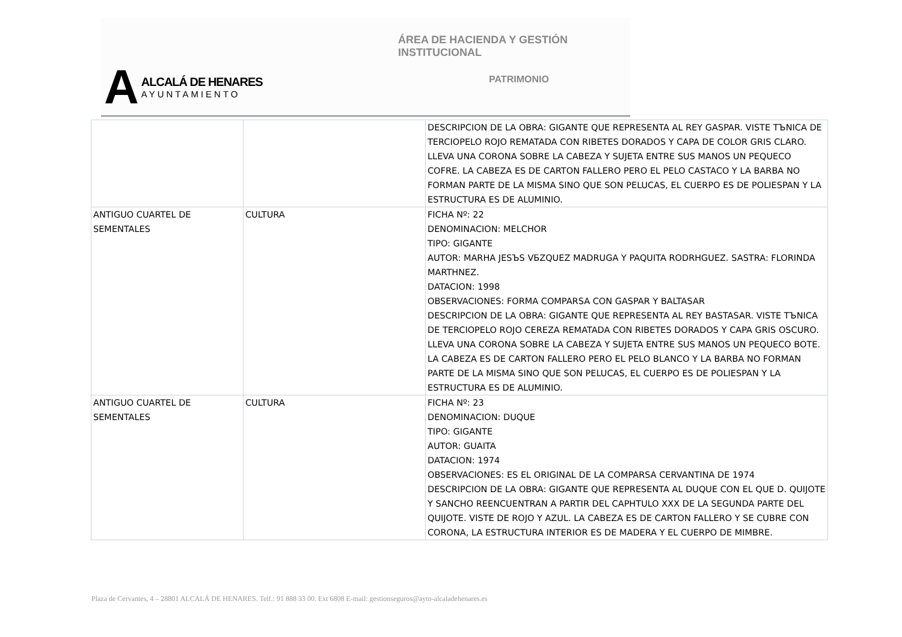ÁREA DE HACIENDA Y GESTIÓN INSTITUCIONAL
PATRIMONIO
A
ALCALÁ DE HENARES
AYUNTAMIENTO
| | | DESCRIPCION DE LA OBRA: GIGANTE QUE REPRESENTA AL REY GASPAR. VISTE TЪNICA DE TERCIOPELO ROJO REMATADA CON RIBETES DORADOS Y CAPA DE COLOR GRIS CLARO. LLEVA UNA CORONA SOBRE LA CABEZA Y SUJETA ENTRE SUS MANOS UN PEQUECO COFRE. LA CABEZA ES DE CARTON FALLERO PERO EL PELO CASTACO Y LA BARBA NO FORMAN PARTE DE LA MISMA SINO QUE SON PELUCAS, EL CUERPO ES DE POLIESPAN Y LA ESTRUCTURA ES DE ALUMINIO. |
| ANTIGUO CUARTEL DE SEMENTALES | CULTURA | FICHA Nº: 22 DENOMINACION: MELCHOR TIPO: GIGANTE AUTOR: MARHA JESЪS VБZQUEZ MADRUGA Y PAQUITA RODRHGUEZ. SASTRA: FLORINDA MARTHNEZ. DATACION: 1998 OBSERVACIONES: FORMA COMPARSA CON GASPAR Y BALTASAR DESCRIPCION DE LA OBRA: GIGANTE QUE REPRESENTA AL REY BASTASAR. VISTE TЪNICA DE TERCIOPELO ROJO CEREZA REMATADA CON RIBETES DORADOS Y CAPA GRIS OSCURO. LLEVA UNA CORONA SOBRE LA CABEZA Y SUJETA ENTRE SUS MANOS UN PEQUECO BOTE. LA CABEZA ES DE CARTON FALLERO PERO EL PELO BLANCO Y LA BARBA NO FORMAN PARTE DE LA MISMA SINO QUE SON PELUCAS, EL CUERPO ES DE POLIESPAN Y LA ESTRUCTURA ES DE ALUMINIO. |
| ANTIGUO CUARTEL DE SEMENTALES | CULTURA | FICHA Nº: 23 DENOMINACION: DUQUE TIPO: GIGANTE AUTOR: GUAITA DATACION: 1974 OBSERVACIONES: ES EL ORIGINAL DE LA COMPARSA CERVANTINA DE 1974 DESCRIPCION DE LA OBRA: GIGANTE QUE REPRESENTA AL DUQUE CON EL QUE D. QUIJOTE Y SANCHO REENCUENTRAN A PARTIR DEL CAPHTULO XXX DE LA SEGUNDA PARTE DEL QUIJOTE. VISTE DE ROJO Y AZUL. LA CABEZA ES DE CARTON FALLERO Y SE CUBRE CON CORONA, LA ESTRUCTURA INTERIOR ES DE MADERA Y EL CUERPO DE MIMBRE. |
Plaza de Cervantes, 4 – 28801 ALCALÁ DE HENARES. Telf.: 91 888 33 00. Ext 6808 E-mail: gestionseguros@ayto-alcaladehenares.es